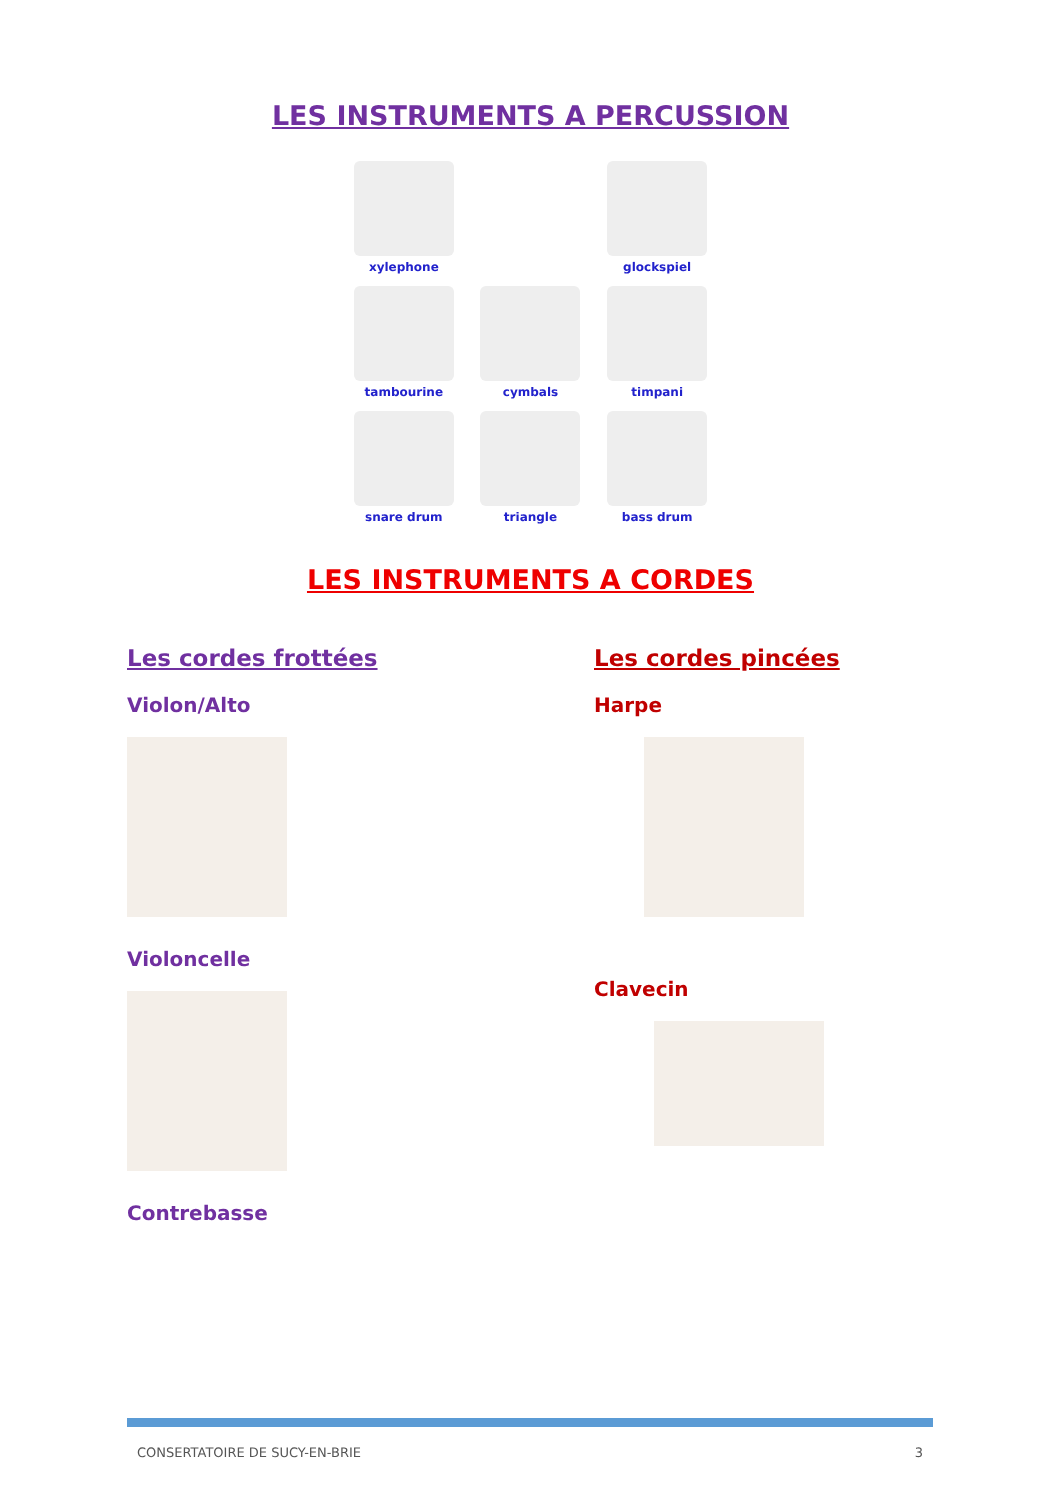LES INSTRUMENTS A PERCUSSION
xylephone
glockspiel
tambourine
cymbals
timpani
snare drum
triangle
bass drum
LES INSTRUMENTS A CORDES
Les cordes frottées
Violon/Alto
Violoncelle
Contrebasse
Les cordes pincées
Harpe
Clavecin
CONSERTATOIRE DE SUCY-EN-BRIE 3